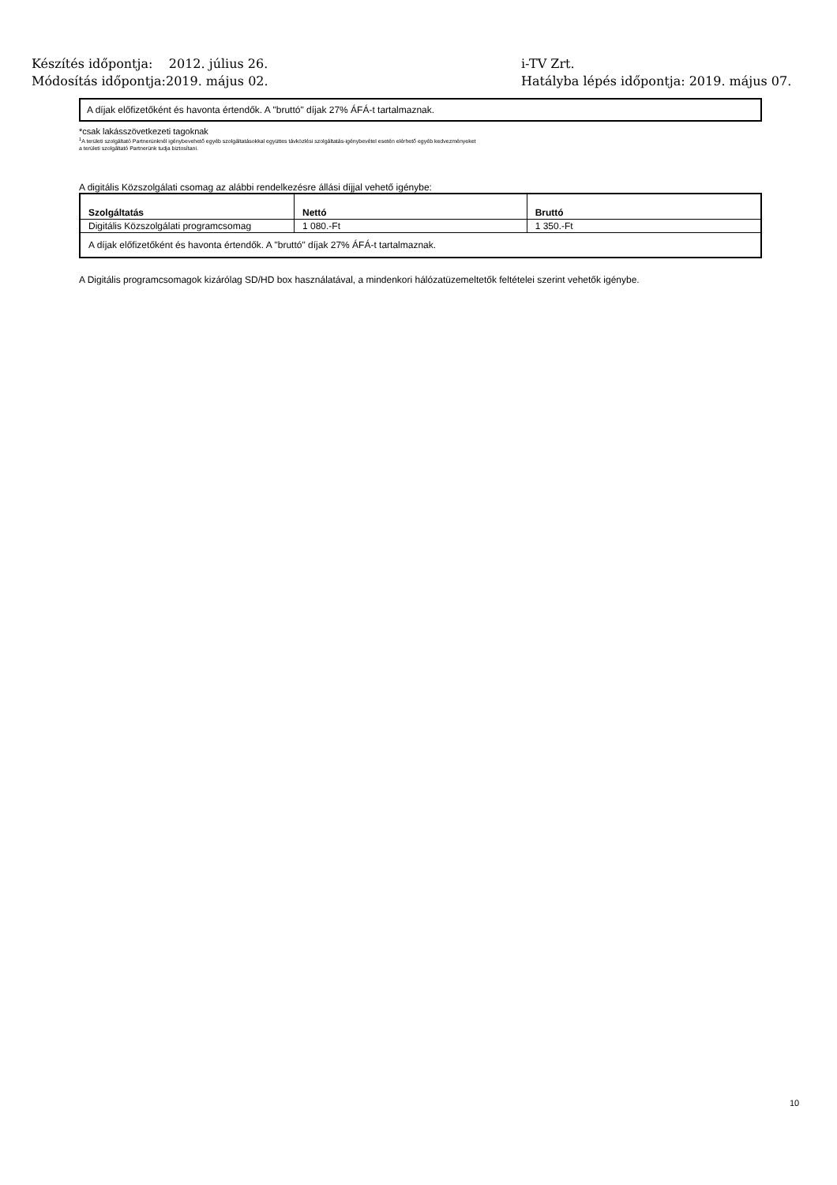Készítés időpontja: 2012. július 26.
Módosítás időpontja:2019. május 02.
i-TV Zrt.
Hatályba lépés időpontja: 2019. május 07.
A díjak előfizetőként és havonta értendők. A "bruttó" díjak 27% ÁFÁ-t tartalmaznak.
*csak lakásszövetkezeti tagoknak
<sup>1</sup>A területi szolgáltató Partnerünknél igénybevehető egyéb szolgáltatásokkal együttes távközlési szolgáltatás-igénybevétel esetén elérhető egyéb kedvezményeket
a területi szolgáltató Partnerünk tudja biztosítani.
A digitális Közszolgálati csomag az alábbi rendelkezésre állási díjjal vehető igénybe:
| Szolgáltatás | Nettó | Bruttó |
| --- | --- | --- |
| Digitális Közszolgálati programcsomag | 1 080.-Ft | 1 350.-Ft |
| A díjak előfizetőként és havonta értendők. A "bruttó" díjak 27% ÁFÁ-t tartalmaznak. | | |
A Digitális programcsomagok kizárólag SD/HD box használatával, a mindenkori hálózatüzemeltetők feltételei szerint vehetők igénybe.
10